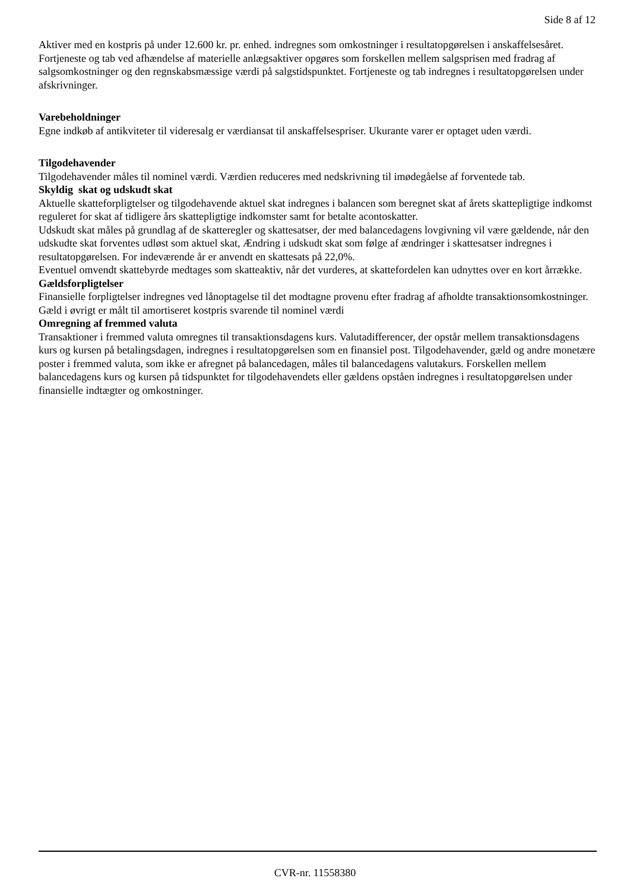Side 8 af 12
Aktiver med en kostpris på under 12.600 kr. pr. enhed. indregnes som omkostninger i resultatopgørelsen i anskaffelsesåret.
Fortjeneste og tab ved afhændelse af materielle anlægsaktiver opgøres som forskellen mellem salgsprisen med fradrag af salgsomkostninger og den regnskabsmæssige værdi på salgstidspunktet. Fortjeneste og tab indregnes i resultatopgørelsen under afskrivninger.
Varebeholdninger
Egne indkøb af antikviteter til videresalg er værdiansat til anskaffelsespriser. Ukurante varer er optaget uden værdi.
Tilgodehavender
Tilgodehavender måles til nominel værdi. Værdien reduceres med nedskrivning til imødegåelse af forventede tab.
Skyldig skat og udskudt skat
Aktuelle skatteforpligtelser og tilgodehavende aktuel skat indregnes i balancen som beregnet skat af årets skattepligtige indkomst reguleret for skat af tidligere års skattepligtige indkomster samt for betalte acontoskatter.
Udskudt skat måles på grundlag af de skatteregler og skattesatser, der med balancedagens lovgivning vil være gældende, når den udskudte skat forventes udløst som aktuel skat, Ændring i udskudt skat som følge af ændringer i skattesatser indregnes i resultatopgørelsen. For indeværende år er anvendt en skattesats på 22,0%.
Eventuel omvendt skattebyrde medtages som skatteaktiv, når det vurderes, at skattefordelen kan udnyttes over en kort årrække.
Gældsforpligtelser
Finansielle forpligtelser indregnes ved lånoptagelse til det modtagne provenu efter fradrag af afholdte transaktionsomkostninger.
Gæld i øvrigt er målt til amortiseret kostpris svarende til nominel værdi
Omregning af fremmed valuta
Transaktioner i fremmed valuta omregnes til transaktionsdagens kurs. Valutadifferencer, der opstår mellem transaktionsdagens kurs og kursen på betalingsdagen, indregnes i resultatopgørelsen som en finansiel post. Tilgodehavender, gæld og andre monetære poster i fremmed valuta, som ikke er afregnet på balancedagen, måles til balancedagens valutakurs. Forskellen mellem balancedagens kurs og kursen på tidspunktet for tilgodehavendets eller gældens opståen indregnes i resultatopgørelsen under finansielle indtægter og omkostninger.
CVR-nr. 11558380